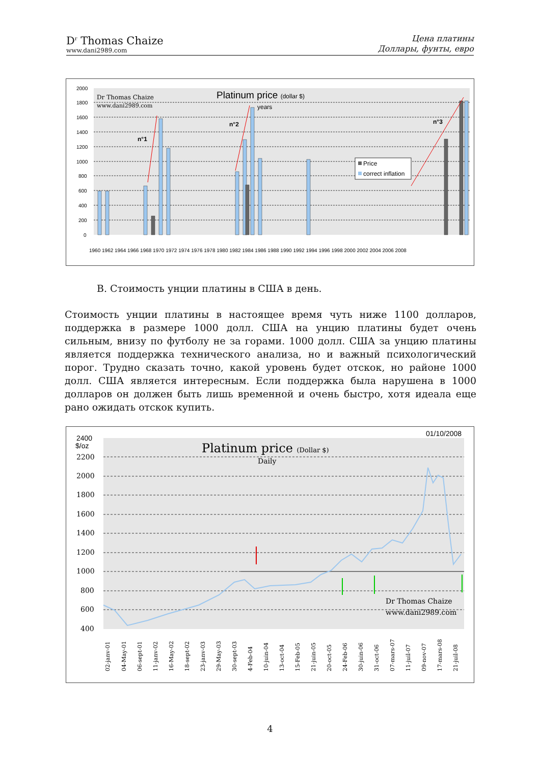D<sup>r</sup> Thomas Chaize
www.dani2989.com
Цена платины
Доллары, фунты, евро
2000
1800
1600
1400
1200
1000
800
600
400
200
0
Dr Thomas Chaize
www.dani2989.com
Platinum price (dollar $)
years
n°1
n°2
n°3
Price
correct inflation
1960 1962 1964 1966 1968 1970 1972 1974 1976 1978 1980 1982 1984 1986 1988 1990 1992 1994 1996 1998 2000 2002 2004 2006 2008
B. Стоимость унции платины в США в день.
Стоимость унции платины в настоящее время чуть ниже 1100 долларов, поддержка в размере 1000 долл. США на унцию платины будет очень сильным, внизу по футболу не за горами. 1000 долл. США за унцию платины является поддержка технического анализа, но и важный психологический порог. Трудно сказать точно, какой уровень будет отскок, но районе 1000 долл. США является интересным. Если поддержка была нарушена в 1000 долларов он должен быть лишь временной и очень быстро, хотя идеала еще рано ожидать отскок купить.
2400
$/oz
2200
2000
1800
1600
1400
1200
1000
800
600
400
01/10/2008
Platinum price (Dollar $)
Daily
Dr Thomas Chaize
www.dani2989.com
x
02-janv-01
04-May-01
06-sept-01
11-janv-02
16-May-02
18-sept-02
23-janv-03
29-May-03
30-sept-03
4-Feb-04
10-juin-04
13-oct-04
15-Feb-05
21-juin-05
20-oct-05
24-Feb-06
30-juin-06
31-oct-06
07-mars-07
11-juil-07
09-nov-07
17-mars-08
21-juil-08
4